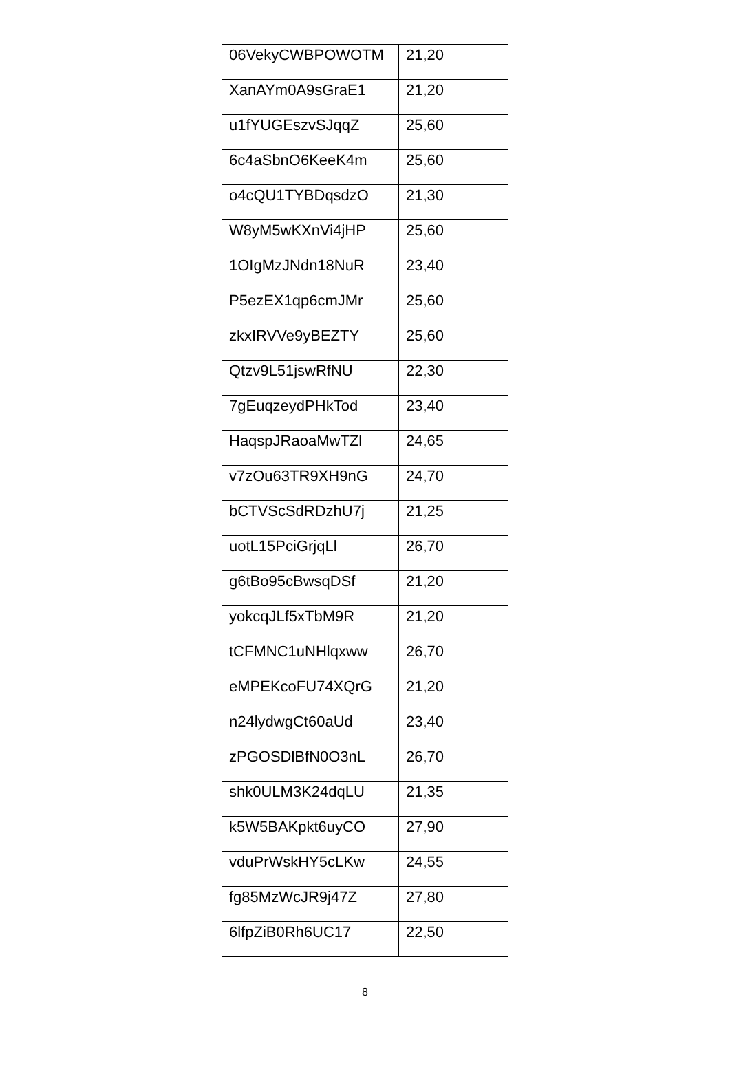| 06VekyCWBPOWOTM | 21,20 |
| XanAYm0A9sGraE1 | 21,20 |
| u1fYUGEszvSJqqZ | 25,60 |
| 6c4aSbnO6KeeK4m | 25,60 |
| o4cQU1TYBDqsdzO | 21,30 |
| W8yM5wKXnVi4jHP | 25,60 |
| 1OIgMzJNdn18NuR | 23,40 |
| P5ezEX1qp6cmJMr | 25,60 |
| zkxIRVVe9yBEZTY | 25,60 |
| Qtzv9L51jswRfNU | 22,30 |
| 7gEuqzeydPHkTod | 23,40 |
| HaqspJRaoaMwTZl | 24,65 |
| v7zOu63TR9XH9nG | 24,70 |
| bCTVScSdRDzhU7j | 21,25 |
| uotL15PciGrjqLl | 26,70 |
| g6tBo95cBwsqDSf | 21,20 |
| yokcqJLf5xTbM9R | 21,20 |
| tCFMNC1uNHlqxww | 26,70 |
| eMPEKcoFU74XQrG | 21,20 |
| n24lydwgCt60aUd | 23,40 |
| zPGOSDlBfN0O3nL | 26,70 |
| shk0ULM3K24dqLU | 21,35 |
| k5W5BAKpkt6uyCO | 27,90 |
| vduPrWskHY5cLKw | 24,55 |
| fg85MzWcJR9j47Z | 27,80 |
| 6lfpZiB0Rh6UC17 | 22,50 |
8